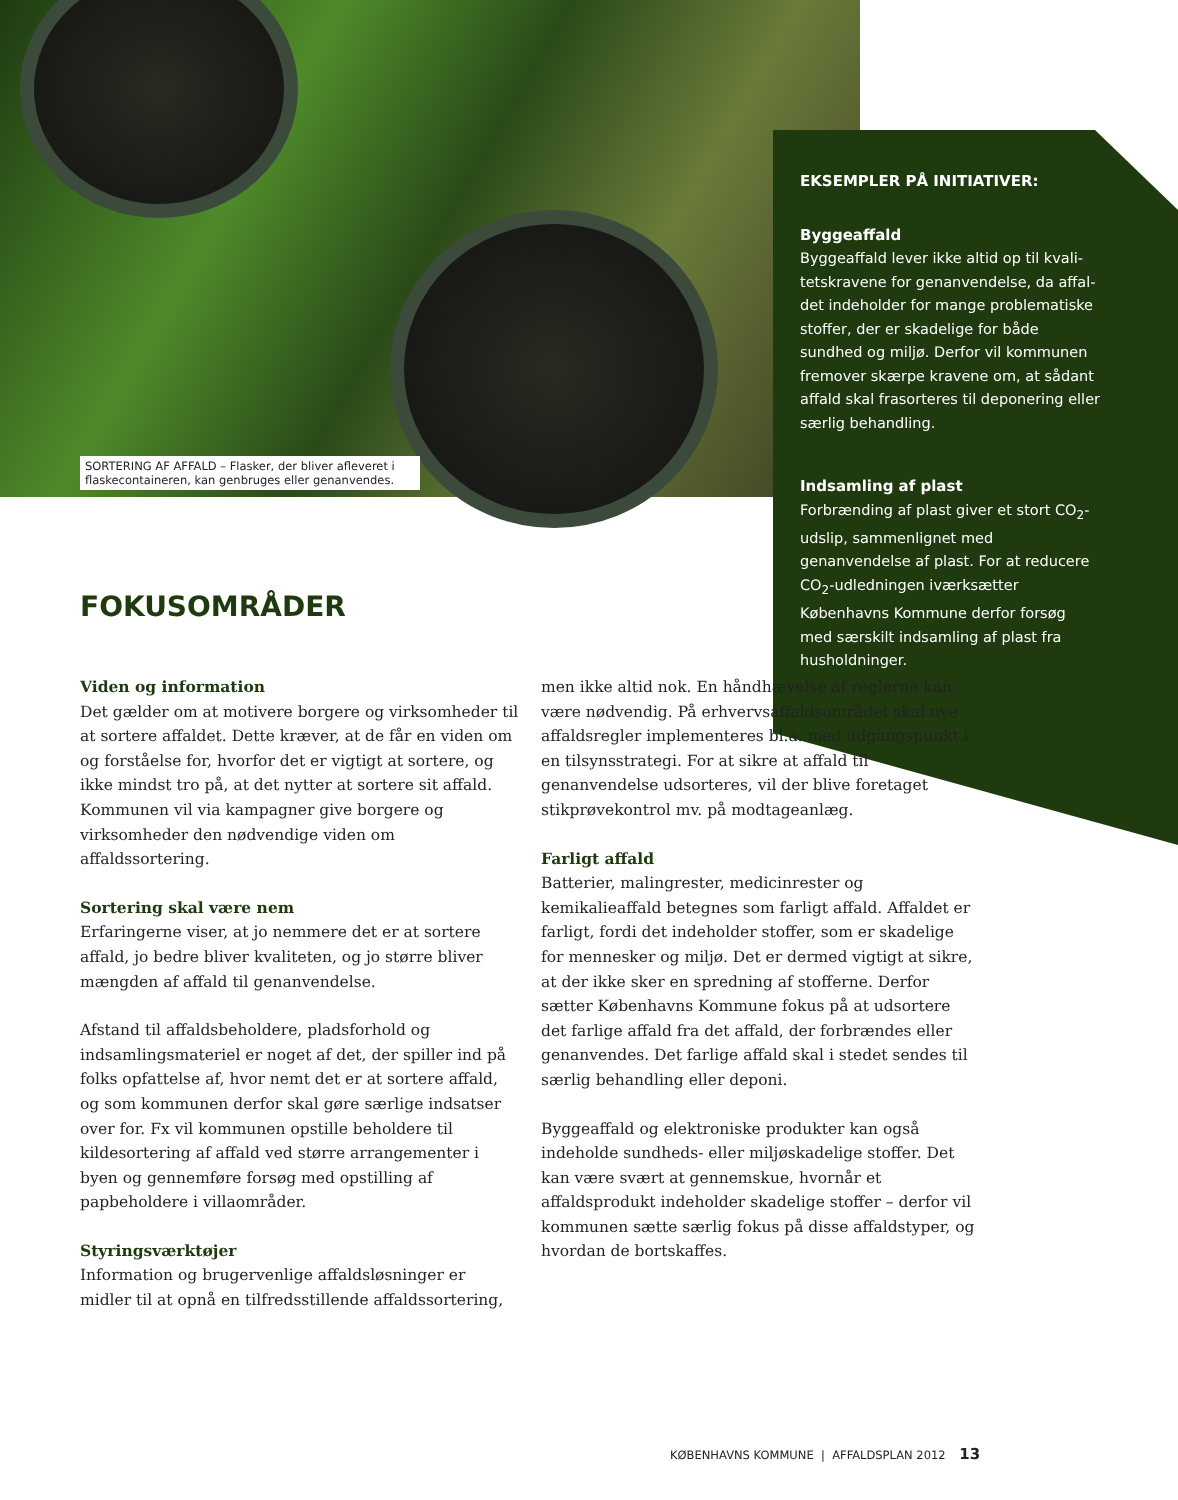SORTERING AF AFFALD – Flasker, der bliver afleveret i flaskecontaineren, kan genbruges eller genanvendes.
EKSEMPLER PÅ INITIATIVER:
Byggeaffald
Byggeaffald lever ikke altid op til kvali-tetskravene for genanvendelse, da affal-det indeholder for mange problematiske stoffer, der er skadelige for både sundhed og miljø. Derfor vil kommunen fremover skærpe kravene om, at sådant affald skal frasorteres til deponering eller særlig behandling.
Indsamling af plast
Forbrænding af plast giver et stort CO<sub>2</sub>-udslip, sammenlignet med genanvendelse af plast. For at reducere CO<sub>2</sub>-udledningen iværksætter Københavns Kommune derfor forsøg med særskilt indsamling af plast fra husholdninger.
FOKUSOMRÅDER
Viden og information
Det gælder om at motivere borgere og virksomheder til at sortere affaldet. Dette kræver, at de får en viden om og forståelse for, hvorfor det er vigtigt at sortere, og ikke mindst tro på, at det nytter at sortere sit affald. Kommunen vil via kampagner give borgere og virksomheder den nødvendige viden om affaldssortering.
Sortering skal være nem
Erfaringerne viser, at jo nemmere det er at sortere affald, jo bedre bliver kvaliteten, og jo større bliver mængden af affald til genanvendelse.
Afstand til affaldsbeholdere, pladsforhold og indsamlingsmateriel er noget af det, der spiller ind på folks opfattelse af, hvor nemt det er at sortere affald, og som kommunen derfor skal gøre særlige indsatser over for. Fx vil kommunen opstille beholdere til kildesortering af affald ved større arrangementer i byen og gennemføre forsøg med opstilling af papbeholdere i villaområder.
Styringsværktøjer
Information og brugervenlige affaldsløsninger er midler til at opnå en tilfredsstillende affaldssortering, men ikke altid nok. En håndhævelse af reglerne kan være nødvendig. På erhvervsaffaldsområdet skal nye affaldsregler implementeres bl.a. med udgangspunkt i en tilsynsstrategi. For at sikre at affald til genanvendelse udsorteres, vil der blive foretaget stikprøvekontrol mv. på modtageanlæg.
Farligt affald
Batterier, malingrester, medicinrester og kemikalieaffald betegnes som farligt affald. Affaldet er farligt, fordi det indeholder stoffer, som er skadelige for mennesker og miljø. Det er dermed vigtigt at sikre, at der ikke sker en spredning af stofferne. Derfor sætter Københavns Kommune fokus på at udsortere det farlige affald fra det affald, der forbrændes eller genanvendes. Det farlige affald skal i stedet sendes til særlig behandling eller deponi.
Byggeaffald og elektroniske produkter kan også indeholde sundheds- eller miljøskadelige stoffer. Det kan være svært at gennemskue, hvornår et affaldsprodukt indeholder skadelige stoffer – derfor vil kommunen sætte særlig fokus på disse affaldstyper, og hvordan de bortskaffes.
KØBENHAVNS KOMMUNE | AFFALDSPLAN 2012 13